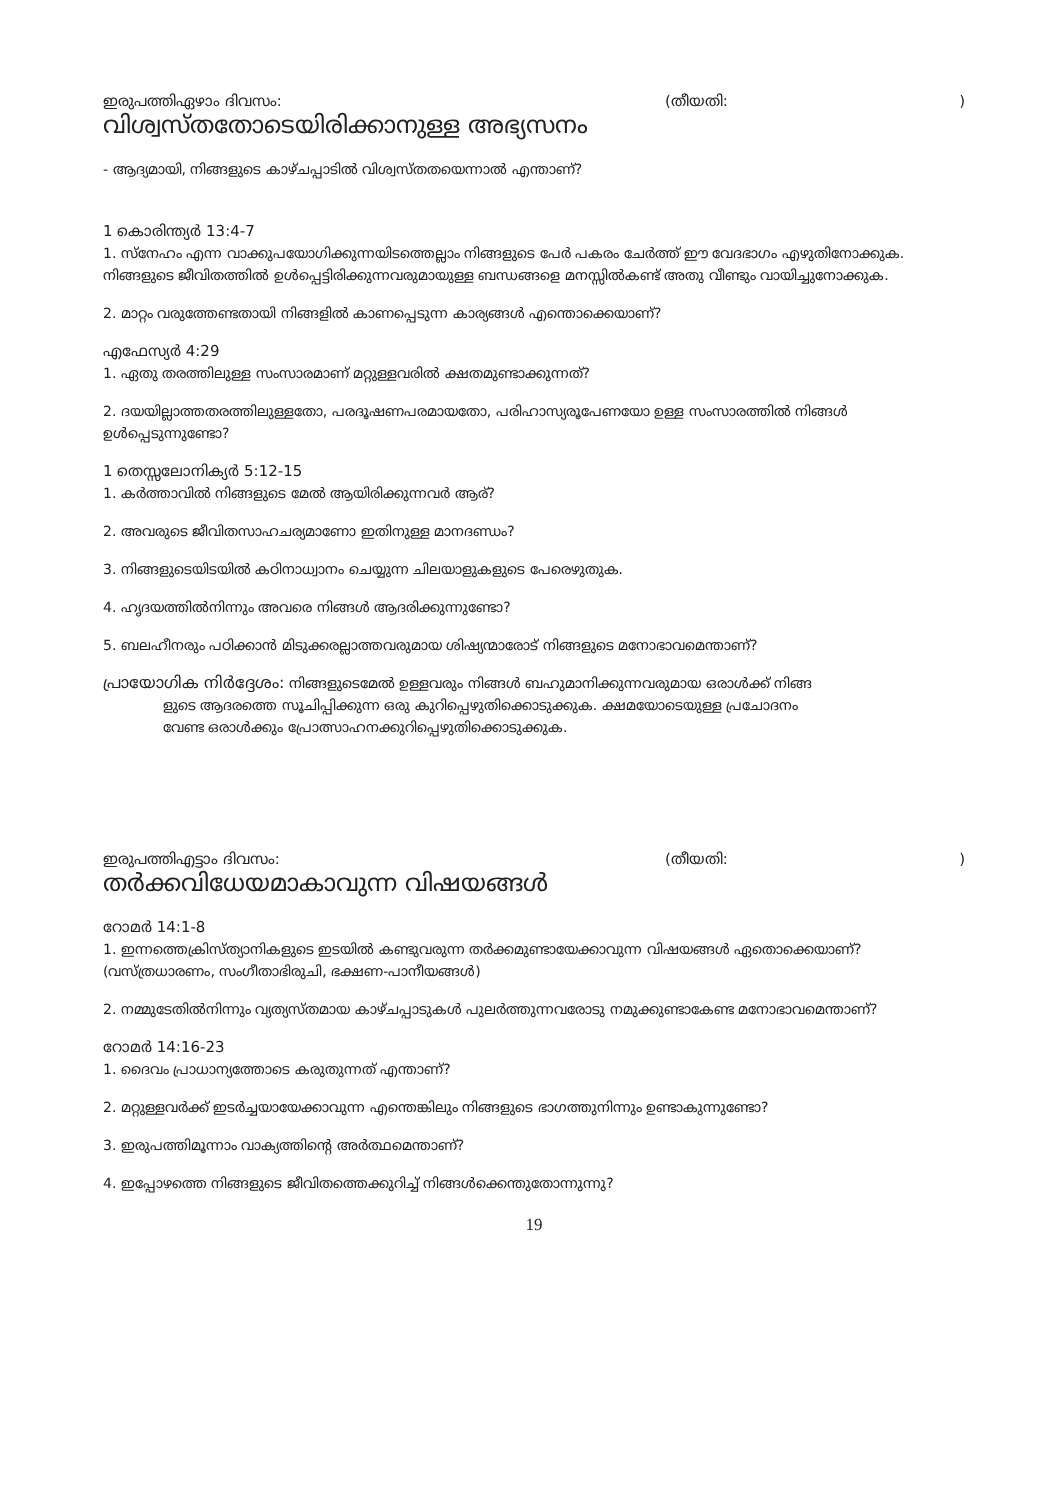ഇരുപത്തിഏഴാം ദിവസം: (തീയതി:)
വിശ്വസ്തതോടെയിരിക്കാനുള്ള അഭ്യസനം
- ആദ്യമായി, നിങ്ങളുടെ കാഴ്ചപ്പാടിൽ വിശ്വസ്തതയെന്നാൽ എന്താണ്?
1 കൊരിന്ത്യർ 13:4-7
1. സ്നേഹം എന്ന വാക്കുപയോഗിക്കുന്നയിടത്തെല്ലാം നിങ്ങളുടെ പേർ പകരം ചേർത്ത് ഈ വേദഭാഗം എഴുതിനോക്കുക. നിങ്ങളുടെ ജീവിതത്തിൽ ഉൾപ്പെട്ടിരിക്കുന്നവരുമായുള്ള ബന്ധങ്ങളെ മനസ്സിൽകണ്ട് അതു വീണ്ടും വായിച്ചുനോക്കുക.
2. മാറ്റം വരുത്തേണ്ടതായി നിങ്ങളിൽ കാണപ്പെടുന്ന കാര്യങ്ങൾ എന്തൊക്കെയാണ്?
എഫേസ്യർ 4:29
1. ഏതു തരത്തിലുള്ള സംസാരമാണ് മറ്റുള്ളവരിൽ ക്ഷതമുണ്ടാക്കുന്നത്?
2. ദയയില്ലാത്തതരത്തിലുള്ളതോ, പരദൂഷണപരമായതോ, പരിഹാസ്യരൂപേണയോ ഉള്ള സംസാരത്തിൽ നിങ്ങൾ ഉൾപ്പെടുന്നുണ്ടോ?
1 തെസ്സലോനിക്യർ 5:12-15
1. കർത്താവിൽ നിങ്ങളുടെ മേൽ ആയിരിക്കുന്നവർ ആര്?
2. അവരുടെ ജീവിതസാഹചര്യമാണോ ഇതിനുള്ള മാനദണ്ഡം?
3. നിങ്ങളുടെയിടയിൽ കഠിനാധ്വാനം ചെയ്യുന്ന ചിലയാളുകളുടെ പേരെഴുതുക.
4. ഹൃദയത്തിൽനിന്നും അവരെ നിങ്ങൾ ആദരിക്കുന്നുണ്ടോ?
5. ബലഹീനരും പഠിക്കാൻ മിടുക്കരല്ലാത്തവരുമായ ശിഷ്യന്മാരോട് നിങ്ങളുടെ മനോഭാവമെന്താണ്?
പ്രായോഗിക നിർദ്ദേശം: നിങ്ങളുടെമേൽ ഉള്ളവരും നിങ്ങൾ ബഹുമാനിക്കുന്നവരുമായ ഒരാൾക്ക് നിങ്ങ
ളുടെ ആദരത്തെ സൂചിപ്പിക്കുന്ന ഒരു കുറിപ്പെഴുതിക്കൊടുക്കുക. ക്ഷമയോടെയുള്ള പ്രചോദനം
വേണ്ട ഒരാൾക്കും പ്രോത്സാഹനക്കുറിപ്പെഴുതിക്കൊടുക്കുക.
ഇരുപത്തിഎട്ടാം ദിവസം: (തീയതി:)
തർക്കവിധേയമാകാവുന്ന വിഷയങ്ങൾ
റോമർ 14:1-8
1. ഇന്നത്തെക്രിസ്ത്യാനികളുടെ ഇടയിൽ കണ്ടുവരുന്ന തർക്കമുണ്ടായേക്കാവുന്ന വിഷയങ്ങൾ ഏതൊക്കെയാണ്? (വസ്ത്രധാരണം, സംഗീതാഭിരുചി, ഭക്ഷണ-പാനീയങ്ങൾ)
2. നമ്മുടേതിൽനിന്നും വ്യത്യസ്തമായ കാഴ്ചപ്പാടുകൾ പുലർത്തുന്നവരോടു നമുക്കുണ്ടാകേണ്ട മനോഭാവമെന്താണ്?
റോമർ 14:16-23
1. ദൈവം പ്രാധാന്യത്തോടെ കരുതുന്നത് എന്താണ്?
2. മറ്റുള്ളവർക്ക് ഇടർച്ചയായേക്കാവുന്ന എന്തെങ്കിലും നിങ്ങളുടെ ഭാഗത്തുനിന്നും ഉണ്ടാകുന്നുണ്ടോ?
3. ഇരുപത്തിമൂന്നാം വാക്യത്തിന്റെ അർത്ഥമെന്താണ്?
4. ഇപ്പോഴത്തെ നിങ്ങളുടെ ജീവിതത്തെക്കുറിച്ച് നിങ്ങൾക്കെന്തുതോന്നുന്നു?
19